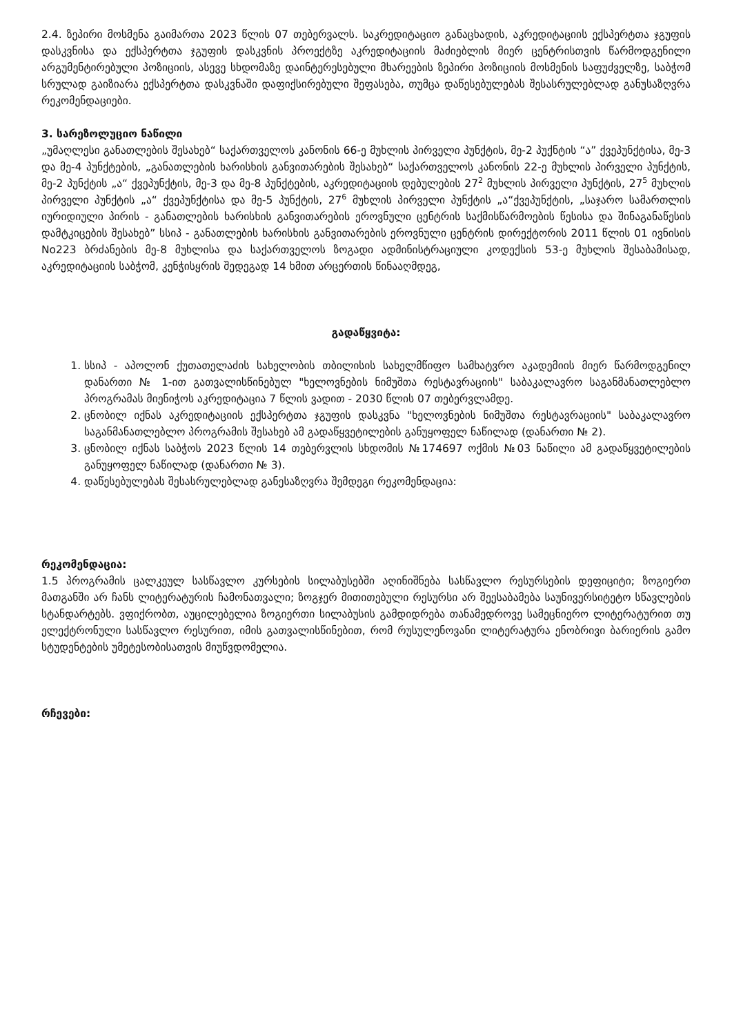2.4. ზეპირი მოსმენა გაიმართა 2023 წლის 07 თებერვალს. საკრედიტაციო განაცხადის, აკრედიტაციის ექსპერტთა ჯგუფის დასკვნისა და ექსპერტთა ჯგუფის დასკვნის პროექტზე აკრედიტაციის მაძიებლის მიერ ცენტრისთვის წარმოდგენილი არგუმენტირებული პოზიციის, ასევე სხდომაზე დაინტერესებული მხარეების ზეპირი პოზიციის მოსმენის საფუძველზე, საბჭომ სრულად გაიზიარა ექსპერტთა დასკვნაში დაფიქსირებული შეფასება, თუმცა დაწესებულებას შესასრულებლად განუსაზღვრა რეკომენდაციები.
3. სარეზოლუციო ნაწილი
„უმაღლესი განათლების შესახებ“ საქართველოს კანონის 66-ე მუხლის პირველი პუნქტის, მე-2 პუქნტის “ა” ქვეპუნქტისა, მე-3 და მე-4 პუნქტების, „განათლების ხარისხის განვითარების შესახებ“ საქართველოს კანონის 22-ე მუხლის პირველი პუნქტის, მე-2 პუნქტის „ა“ ქვეპუნქტის, მე-3 და მე-8 პუნქტების, აკრედიტაციის დებულების 27<sup>2</sup> მუხლის პირველი პუნქტის, 27<sup>5</sup> მუხლის პირველი პუნქტის „ა“ ქვეპუნქტისა და მე-5 პუნქტის, 27<sup>6</sup> მუხლის პირველი პუნქტის „ა“ქვეპუნქტის, „საჯარო სამართლის იურიდიული პირის - განათლების ხარისხის განვითარების ეროვნული ცენტრის საქმისწარმოების წესისა და შინაგანაწესის დამტკიცების შესახებ” სსიპ - განათლების ხარისხის განვითარების ეროვნული ცენტრის დირექტორის 2011 წლის 01 ივნისის No223 ბრძანების მე-8 მუხლისა და საქართველოს ზოგადი ადმინისტრაციული კოდექსის 53-ე მუხლის შესაბამისად, აკრედიტაციის საბჭომ, კენჭისყრის შედეგად 14 ხმით არცერთის წინააღმდეგ,
გადაწყვიტა:
1. სსიპ - აპოლონ ქუთათელაძის სახელობის თბილისის სახელმწიფო სამხატვრო აკადემიის მიერ წარმოდგენილ დანართი № 1-ით გათვალისწინებულ "ხელოვნების ნიმუშთა რესტავრაციის" საბაკალავრო საგანმანათლებლო პროგრამას მიენიჭოს აკრედიტაცია 7 წლის ვადით - 2030 წლის 07 თებერვლამდე.
2. ცნობილ იქნას აკრედიტაციის ექსპერტთა ჯგუფის დასკვნა "ხელოვნების ნიმუშთა რესტავრაციის" საბაკალავრო საგანმანათლებლო პროგრამის შესახებ ამ გადაწყვეტილების განუყოფელ ნაწილად (დანართი № 2).
3. ცნობილ იქნას საბჭოს 2023 წლის 14 თებერვლის სხდომის №174697 ოქმის №03 ნაწილი ამ გადაწყვეტილების განუყოფელ ნაწილად (დანართი № 3).
4. დაწესებულებას შესასრულებლად განესაზღვრა შემდეგი რეკომენდაცია:
რეკომენდაცია:
1.5 პროგრამის ცალკეულ სასწავლო კურსების სილაბუსებში აღინიშნება სასწავლო რესურსების დეფიციტი; ზოგიერთ მათგანში არ ჩანს ლიტერატურის ჩამონათვალი; ზოგჯერ მითითებული რესურსი არ შეესაბამება საუნივერსიტეტო სწავლების სტანდარტებს. ვფიქრობთ, აუცილებელია ზოგიერთი სილაბუსის გამდიდრება თანამედროვე სამეცნიერო ლიტერატურით თუ ელექტრონული სასწავლო რესურით, იმის გათვალისწინებით, რომ რუსულენოვანი ლიტერატურა ენობრივი ბარიერის გამო სტუდენტების უმეტესობისათვის მიუწვდომელია.
რჩევები: